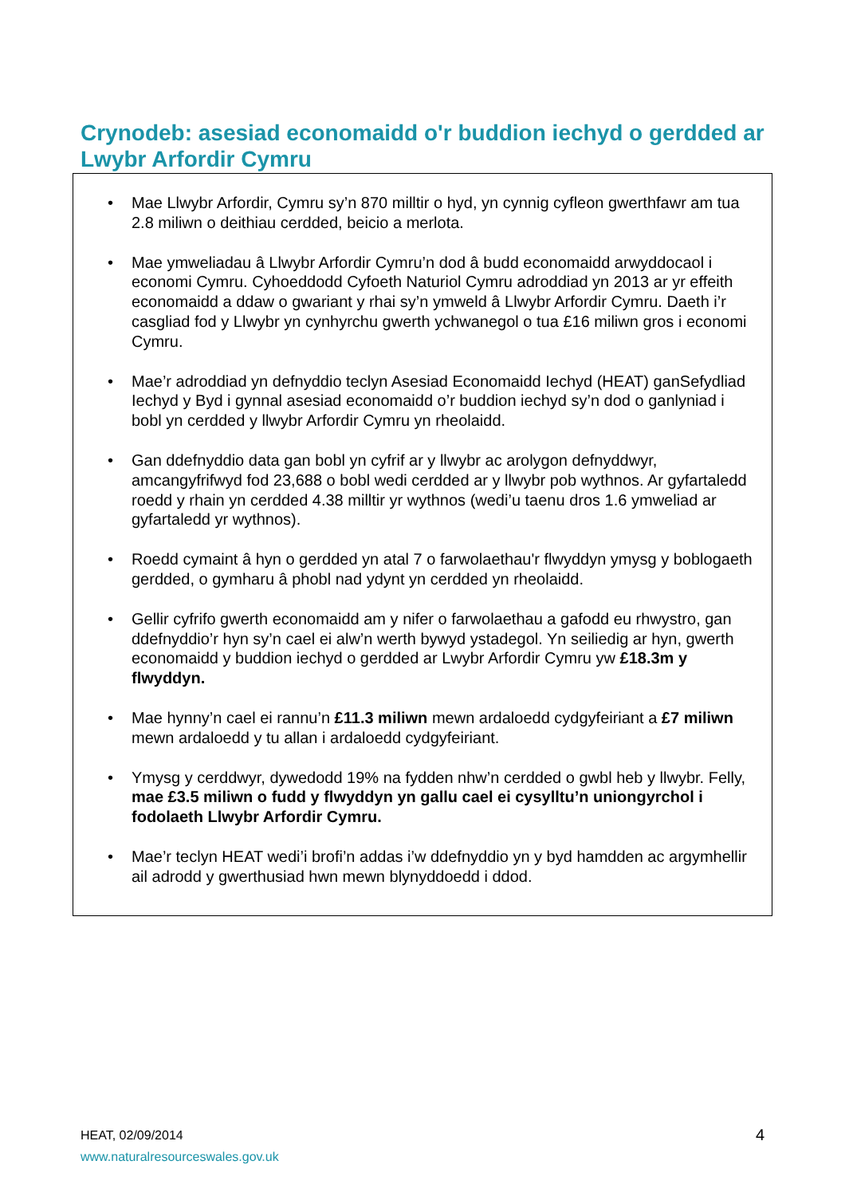Crynodeb: asesiad economaidd o'r buddion iechyd o gerdded ar Lwybr Arfordir Cymru
• Mae Llwybr Arfordir, Cymru sy’n 870 milltir o hyd, yn cynnig cyfleon gwerthfawr am tua 2.8 miliwn o deithiau cerdded, beicio a merlota.
• Mae ymweliadau â Llwybr Arfordir Cymru’n dod â budd economaidd arwyddocaol i economi Cymru. Cyhoeddodd Cyfoeth Naturiol Cymru adroddiad yn 2013 ar yr effeith economaidd a ddaw o gwariant y rhai sy’n ymweld â Llwybr Arfordir Cymru. Daeth i’r casgliad fod y Llwybr yn cynhyrchu gwerth ychwanegol o tua £16 miliwn gros i economi Cymru.
• Mae’r adroddiad yn defnyddio teclyn Asesiad Economaidd Iechyd (HEAT) ganSefydliad Iechyd y Byd i gynnal asesiad economaidd o’r buddion iechyd sy’n dod o ganlyniad i bobl yn cerdded y llwybr Arfordir Cymru yn rheolaidd.
• Gan ddefnyddio data gan bobl yn cyfrif ar y llwybr ac arolygon defnyddwyr, amcangyfrifwyd fod 23,688 o bobl wedi cerdded ar y llwybr pob wythnos. Ar gyfartaledd roedd y rhain yn cerdded 4.38 milltir yr wythnos (wedi’u taenu dros 1.6 ymweliad ar gyfartaledd yr wythnos).
• Roedd cymaint â hyn o gerdded yn atal 7 o farwolaethau'r flwyddyn ymysg y boblogaeth gerdded, o gymharu â phobl nad ydynt yn cerdded yn rheolaidd.
• Gellir cyfrifo gwerth economaidd am y nifer o farwolaethau a gafodd eu rhwystro, gan ddefnyddio’r hyn sy’n cael ei alw’n werth bywyd ystadegol. Yn seiliedig ar hyn, gwerth economaidd y buddion iechyd o gerdded ar Lwybr Arfordir Cymru yw £18.3m y flwyddyn.
• Mae hynny’n cael ei rannu’n £11.3 miliwn mewn ardaloedd cydgyfeiriant a £7 miliwn mewn ardaloedd y tu allan i ardaloedd cydgyfeiriant.
• Ymysg y cerddwyr, dywedodd 19% na fydden nhw’n cerdded o gwbl heb y llwybr. Felly, mae £3.5 miliwn o fudd y flwyddyn yn gallu cael ei cysylltu’n uniongyrchol i fodolaeth Llwybr Arfordir Cymru.
• Mae’r teclyn HEAT wedi’i brofi’n addas i’w ddefnyddio yn y byd hamdden ac argymhellir ail adrodd y gwerthusiad hwn mewn blynyddoedd i ddod.
HEAT, 02/09/2014
www.naturalresourceswales.gov.uk
4